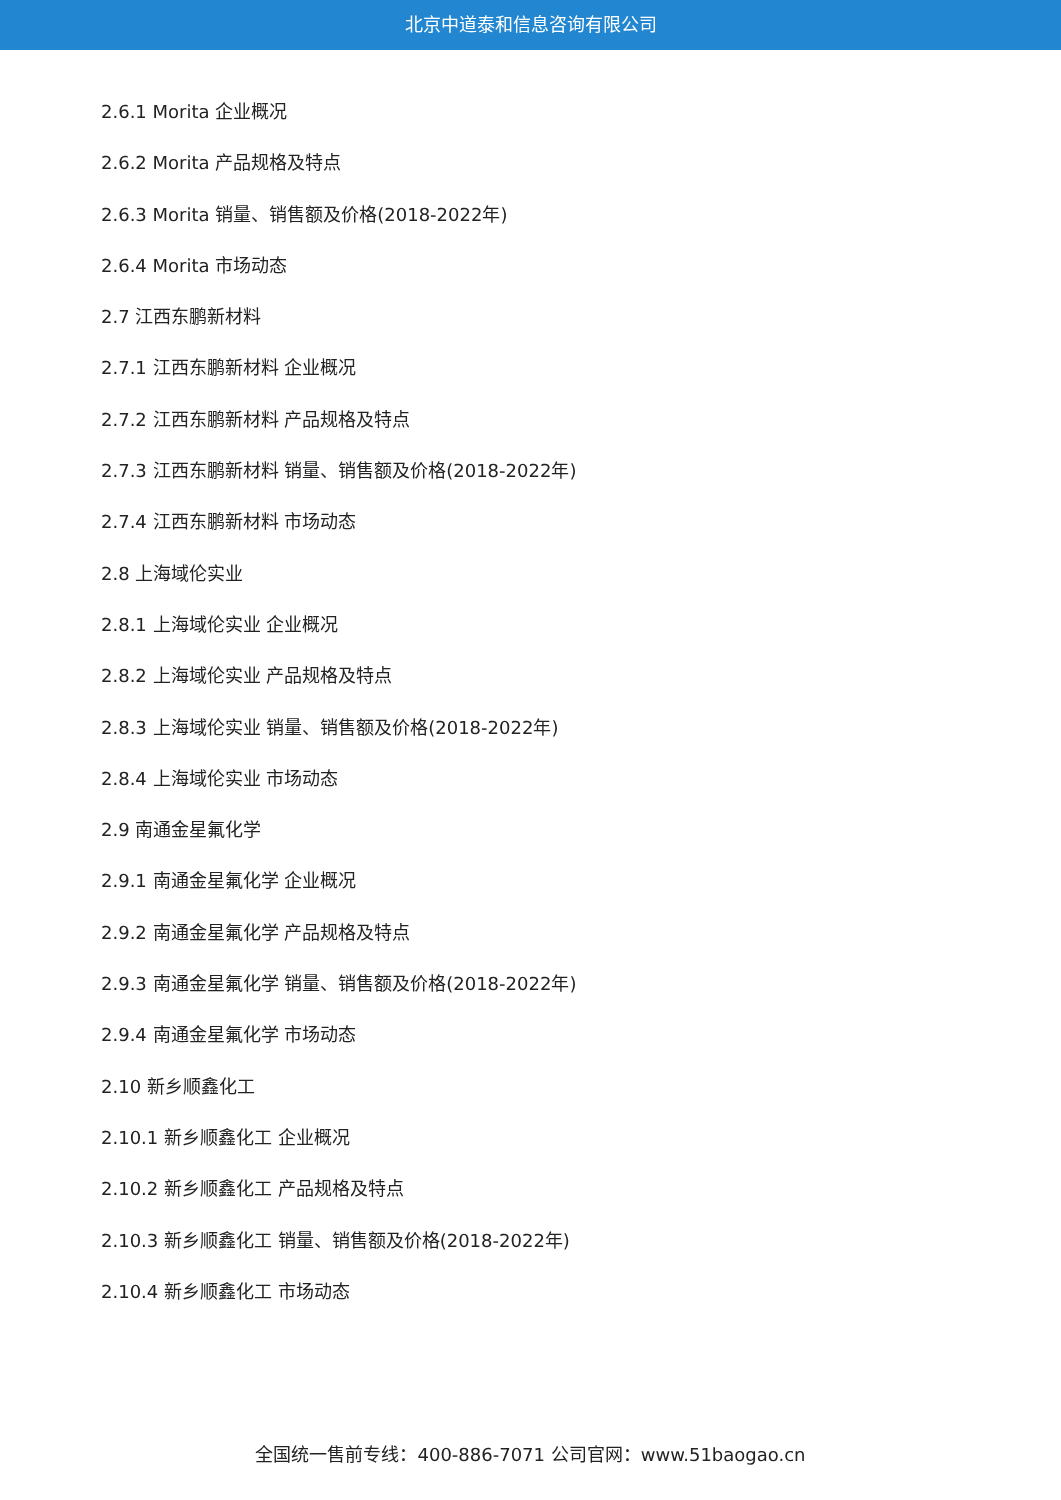北京中道泰和信息咨询有限公司
2.6.1 Morita 企业概况
2.6.2 Morita 产品规格及特点
2.6.3 Morita 销量、销售额及价格(2018-2022年)
2.6.4 Morita 市场动态
2.7 江西东鹏新材料
2.7.1 江西东鹏新材料 企业概况
2.7.2 江西东鹏新材料 产品规格及特点
2.7.3 江西东鹏新材料 销量、销售额及价格(2018-2022年)
2.7.4 江西东鹏新材料 市场动态
2.8 上海域伦实业
2.8.1 上海域伦实业 企业概况
2.8.2 上海域伦实业 产品规格及特点
2.8.3 上海域伦实业 销量、销售额及价格(2018-2022年)
2.8.4 上海域伦实业 市场动态
2.9 南通金星氟化学
2.9.1 南通金星氟化学 企业概况
2.9.2 南通金星氟化学 产品规格及特点
2.9.3 南通金星氟化学 销量、销售额及价格(2018-2022年)
2.9.4 南通金星氟化学 市场动态
2.10 新乡顺鑫化工
2.10.1 新乡顺鑫化工 企业概况
2.10.2 新乡顺鑫化工 产品规格及特点
2.10.3 新乡顺鑫化工 销量、销售额及价格(2018-2022年)
2.10.4 新乡顺鑫化工 市场动态
全国统一售前专线：400-886-7071 公司官网：www.51baogao.cn